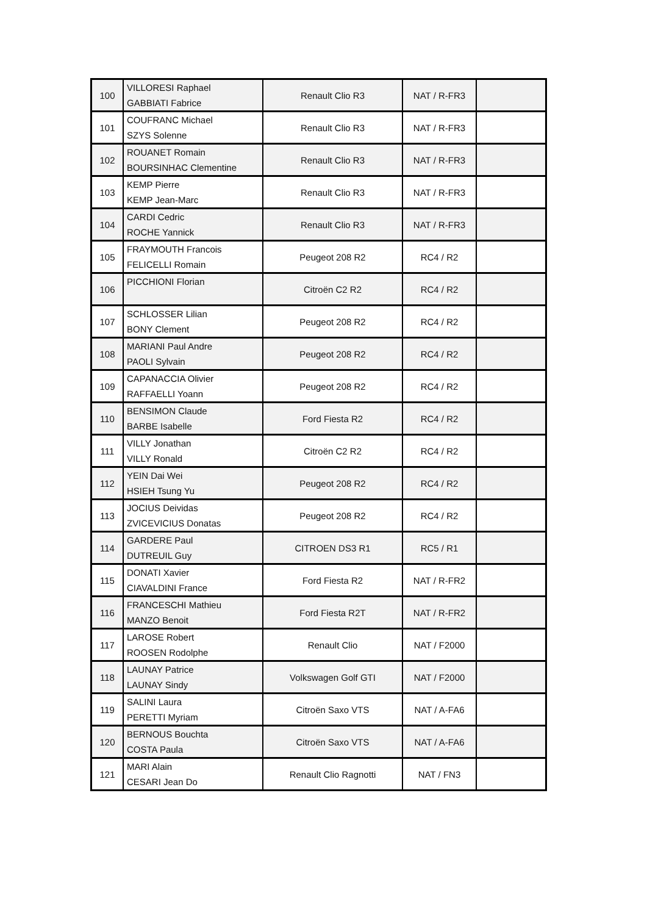| 100 | VILLORESI Raphael GABBIATI Fabrice | Renault Clio R3 | NAT / R-FR3 | |
| 101 | COUFRANC Michael SZYS Solenne | Renault Clio R3 | NAT / R-FR3 | |
| 102 | ROUANET Romain BOURSINHAC Clementine | Renault Clio R3 | NAT / R-FR3 | |
| 103 | KEMP Pierre KEMP Jean-Marc | Renault Clio R3 | NAT / R-FR3 | |
| 104 | CARDI Cedric ROCHE Yannick | Renault Clio R3 | NAT / R-FR3 | |
| 105 | FRAYMOUTH Francois FELICELLI Romain | Peugeot 208 R2 | RC4 / R2 | |
| 106 | PICCHIONI Florian | Citroën C2 R2 | RC4 / R2 | |
| 107 | SCHLOSSER Lilian BONY Clement | Peugeot 208 R2 | RC4 / R2 | |
| 108 | MARIANI Paul Andre PAOLI Sylvain | Peugeot 208 R2 | RC4 / R2 | |
| 109 | CAPANACCIA Olivier RAFFAELLI Yoann | Peugeot 208 R2 | RC4 / R2 | |
| 110 | BENSIMON Claude BARBE Isabelle | Ford Fiesta R2 | RC4 / R2 | |
| 111 | VILLY Jonathan VILLY Ronald | Citroën C2 R2 | RC4 / R2 | |
| 112 | YEIN Dai Wei HSIEH Tsung Yu | Peugeot 208 R2 | RC4 / R2 | |
| 113 | JOCIUS Deividas ZVICEVICIUS Donatas | Peugeot 208 R2 | RC4 / R2 | |
| 114 | GARDERE Paul DUTREUIL Guy | CITROEN DS3 R1 | RC5 / R1 | |
| 115 | DONATI Xavier CIAVALDINI France | Ford Fiesta R2 | NAT / R-FR2 | |
| 116 | FRANCESCHI Mathieu MANZO Benoit | Ford Fiesta R2T | NAT / R-FR2 | |
| 117 | LAROSE Robert ROOSEN Rodolphe | Renault Clio | NAT / F2000 | |
| 118 | LAUNAY Patrice LAUNAY Sindy | Volkswagen Golf GTI | NAT / F2000 | |
| 119 | SALINI Laura PERETTI Myriam | Citroën Saxo VTS | NAT / A-FA6 | |
| 120 | BERNOUS Bouchta COSTA Paula | Citroën Saxo VTS | NAT / A-FA6 | |
| 121 | MARI Alain CESARI Jean Do | Renault Clio Ragnotti | NAT / FN3 | |